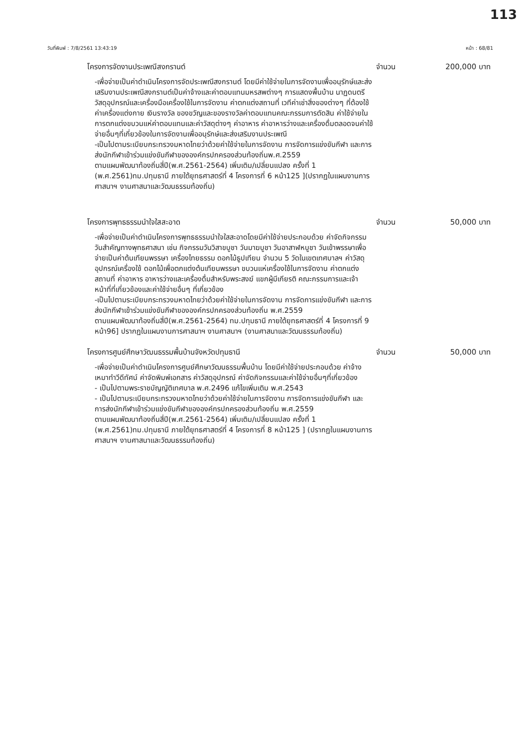113
วันที่พิมพ์ : 7/8/2561 13:43:19 หน้า : 68/81
โครงการจัดงานประเพณีสงกรานต์ จำนวน 200,000 บาท
-เพื่อจ่ายเป็นค่าดำเนินโครงการจัดประเพณีสงกรานต์ โดยมีค่าใช้จ่ายในการจัดงานเพื่ออนุรักษ์และส่งเสริมงานประเพณีสงกรานต์เป็นค่าจ้างและค่าตอบแทนมหรสพต่างๆ การแสดงพื้นบ้าน นาฏดนตรี วัสดุอุปกรณ์และเครื่องมือเครื่องใช้ในการจัดงาน ค่าตกแต่งสถานที่ เวทีค่าเช่าสิ่งของต่างๆ ที่ต้องใช้ ค่าเครื่องแต่งกาย เงินรางวัล ของขวัญและของรางวัลค่าตอบแทนคณะกรรมการตัดสิน ค่าใช้จ่ายในการตกแต่งขบวนแห่ค่าตอบแทนและค่าวัสดุต่างๆ ค่าอาหาร ค่าอาหารว่างและเครื่องดื่มตลอดจนค่าใช้จ่ายอื่นๆที่เกี่ยวข้องในการจัดงานเพื่ออนุรักษ์และส่งเสริมงานประเพณี
-เป็นไปตามระเบียบกระทรวงมหาดไทยว่าด้วยค่าใช้จ่ายในการจัดงาน การจัดการแข่งขันกีฬา และการส่งนักกีฬาเข้าร่วมแข่งขันกีฬาขององค์กรปกครองส่วนท้องถิ่นพ.ศ.2559
ตามแผนพัฒนาท้องถิ่นสี่ปี(พ.ศ.2561-2564) เพิ่มเติม/เปลี่ยนแปลง ครั้งที่ 1 (พ.ศ.2561)ทม.ปทุมธานี ภายใต้ยุทธศาสตร์ที่ 4 โครงการที่ 6 หน้า125 ](ปรากฏในแผนงานการศาสนาฯ งานศาสนาและวัฒนธรรมท้องถิ่น)
โครงการพุทธธรรมนำใจใสสะอาด จำนวน 50,000 บาท
-เพื่อจ่ายเป็นค่าดำเนินโครงการพุทธธรรมนำใจใสสะอาดโดยมีค่าใช้จ่ายประกอบด้วย ค่าจัดกิจกรรมวันสำคัญทางพุทธศาสนา เช่น กิจกรรมวันวิสาขบูชา วันมาฆบูชา วันอาสาฬหบูชา วันเข้าพรรษาเพื่อจ่ายเป็นค่าต้นเทียนพรรษา เครื่องไทยธรรม ดอกไม้ธูปเทียน จำนวน 5 วัดในเขตเทศบาลฯ ค่าวัสดุอุปกรณ์เครื่องใช้ ดอกไม้เพื่อตกแต่งต้นเทียนพรรษา ขบวนแห่เครื่องใช้ในการจัดงาน ค่าตกแต่งสถานที่ ค่าอาหาร อาหารว่างและเครื่องดื่มสำหรับพระสงฆ์ แขกผู้มีเกียรติ คณะกรรมการและเจ้าหน้าที่ที่เกี่ยวข้องและค่าใช้จ่ายอื่นๆ ที่เกี่ยวข้อง
-เป็นไปตามระเบียบกระทรวงมหาดไทยว่าด้วยค่าใช้จ่ายในการจัดงาน การจัดการแข่งขันกีฬา และการส่งนักกีฬาเข้าร่วมแข่งขันกีฬาขององค์กรปกครองส่วนท้องถิ่น พ.ศ.2559
ตามแผนพัฒนาท้องถิ่นสี่ปี(พ.ศ.2561-2564) ทม.ปทุมธานี ภายใต้ยุทธศาสตร์ที่ 4 โครงการที่ 9 หน้า96] ปรากฏในแผนงานการศาสนาฯ งานศาสนาฯ (งานศาสนาและวัฒนธรรมท้องถิ่น)
โครงการศูนย์ศึกษาวัฒนธรรมพื้นบ้านจังหวัดปทุมธานี จำนวน 50,000 บาท
-เพื่อจ่ายเป็นค่าดำเนินโครงการศูนย์ศึกษาวัฒนธรรมพื้นบ้าน โดยมีค่าใช้จ่ายประกอบด้วย ค่าจ้างเหมาทำวีดีทัศน์ ค่าจัดพิมพ์เอกสาร ค่าวัสดุอุปกรณ์ ค่าจัดกิจกรรมและค่าใช้จ่ายอื่นๆที่เกี่ยวข้อง
- เป็นไปตามพระราชบัญญัติเทศบาล พ.ศ.2496 แก้ไขเพิ่มเติม พ.ศ.2543
- เป็นไปตามระเบียบกระทรวงมหาดไทยว่าด้วยค่าใช้จ่ายในการจัดงาน การจัดการแข่งขันกีฬา และการส่งนักกีฬาเข้าร่วมแข่งขันกีฬาขององค์กรปกครองส่วนท้องถิ่น พ.ศ.2559
ตามแผนพัฒนาท้องถิ่นสี่ปี(พ.ศ.2561-2564) เพิ่มเติม/เปลี่ยนแปลง ครั้งที่ 1 (พ.ศ.2561)ทม.ปทุมธานี ภายใต้ยุทธศาสตร์ที่ 4 โครงการที่ 8 หน้า125 ] (ปรากฏในแผนงานการศาสนาฯ งานศาสนาและวัฒนธรรมท้องถิ่น)